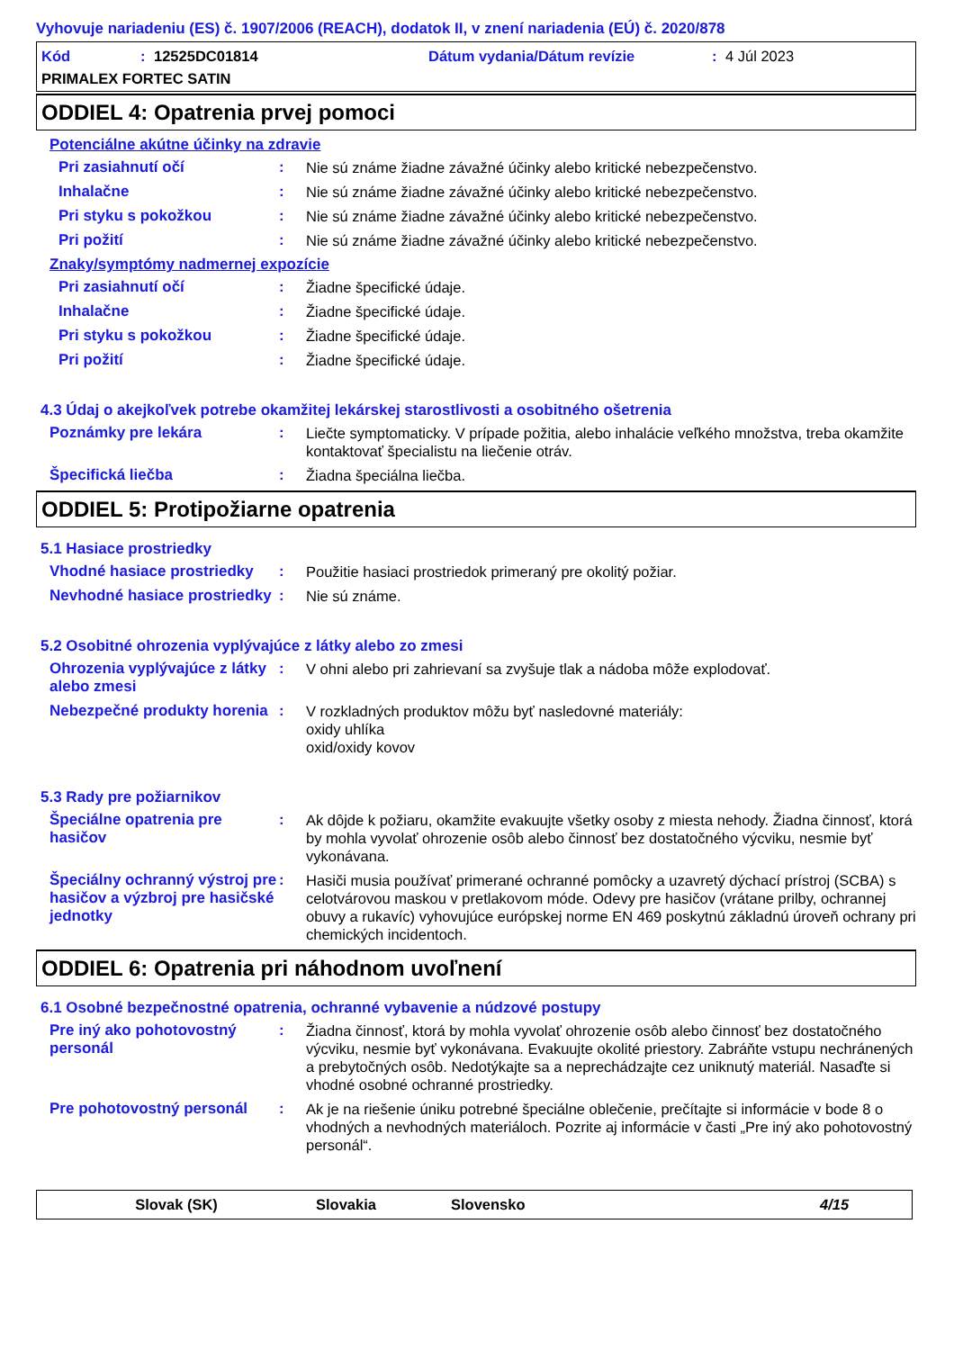Vyhovuje nariadeniu (ES) č. 1907/2006 (REACH), dodatok II, v znení nariadenia (EÚ) č. 2020/878
Kód: 12525DC01814 Dátum vydania/Dátum revízie: 4 Júl 2023
PRIMALEX FORTEC SATIN
ODDIEL 4: Opatrenia prvej pomoci
Potenciálne akútne účinky na zdravie
Pri zasiahnutí očí :
Nie sú známe žiadne závažné účinky alebo kritické nebezpečenstvo.
Inhalačne :
Nie sú známe žiadne závažné účinky alebo kritické nebezpečenstvo.
Pri styku s pokožkou :
Nie sú známe žiadne závažné účinky alebo kritické nebezpečenstvo.
Pri požití :
Nie sú známe žiadne závažné účinky alebo kritické nebezpečenstvo.
Znaky/symptómy nadmernej expozície
Pri zasiahnutí očí :
Žiadne špecifické údaje.
Inhalačne :
Žiadne špecifické údaje.
Pri styku s pokožkou :
Žiadne špecifické údaje.
Pri požití :
Žiadne špecifické údaje.
4.3 Údaj o akejkoľvek potrebe okamžitej lekárskej starostlivosti a osobitného ošetrenia
Poznámky pre lekára :
Liečte symptomaticky. V prípade požitia, alebo inhalácie veľkého množstva, treba okamžite kontaktovať špecialistu na liečenie otráv.
Špecifická liečba :
Žiadna špeciálna liečba.
ODDIEL 5: Protipožiarne opatrenia
5.1 Hasiace prostriedky
Vhodné hasiace prostriedky
:
Použitie hasiaci prostriedok primeraný pre okolitý požiar.
Nevhodné hasiace prostriedky
:
Nie sú známe.
5.2 Osobitné ohrozenia vyplývajúce z látky alebo zo zmesi
Ohrozenia vyplývajúce z látky alebo zmesi
:
V ohni alebo pri zahrievaní sa zvyšuje tlak a nádoba môže explodovať.
Nebezpečné produkty horenia
:
V rozkladných produktov môžu byť nasledovné materiály:
oxidy uhlíka
oxid/oxidy kovov
5.3 Rady pre požiarnikov
Špeciálne opatrenia pre hasičov
:
Ak dôjde k požiaru, okamžite evakuujte všetky osoby z miesta nehody. Žiadna činnosť, ktorá by mohla vyvolať ohrozenie osôb alebo činnosť bez dostatočného výcviku, nesmie byť vykonávana.
Špeciálny ochranný výstroj pre hasičov a výzbroj pre hasičské jednotky
:
Hasiči musia používať primerané ochranné pomôcky a uzavretý dýchací prístroj (SCBA) s celotvárovou maskou v pretlakovom móde. Odevy pre hasičov (vrátane prilby, ochrannej obuvy a rukavíc) vyhovujúce európskej norme EN 469 poskytnú základnú úroveň ochrany pri chemických incidentoch.
ODDIEL 6: Opatrenia pri náhodnom uvoľnení
6.1 Osobné bezpečnostné opatrenia, ochranné vybavenie a núdzové postupy
Pre iný ako pohotovostný personál
:
Žiadna činnosť, ktorá by mohla vyvolať ohrozenie osôb alebo činnosť bez dostatočného výcviku, nesmie byť vykonávana. Evakuujte okolité priestory. Zabráňte vstupu nechránených a prebytočných osôb. Nedotýkajte sa a neprechádzajte cez uniknutý materiál. Nasaďte si vhodné osobné ochranné prostriedky.
Pre pohotovostný personál :
Ak je na riešenie úniku potrebné špeciálne oblečenie, prečítajte si informácie v bode 8 o vhodných a nevhodných materiáloch. Pozrite aj informácie v časti „Pre iný ako pohotovostný personál“.
Slovak (SK) Slovakia Slovensko 4/15